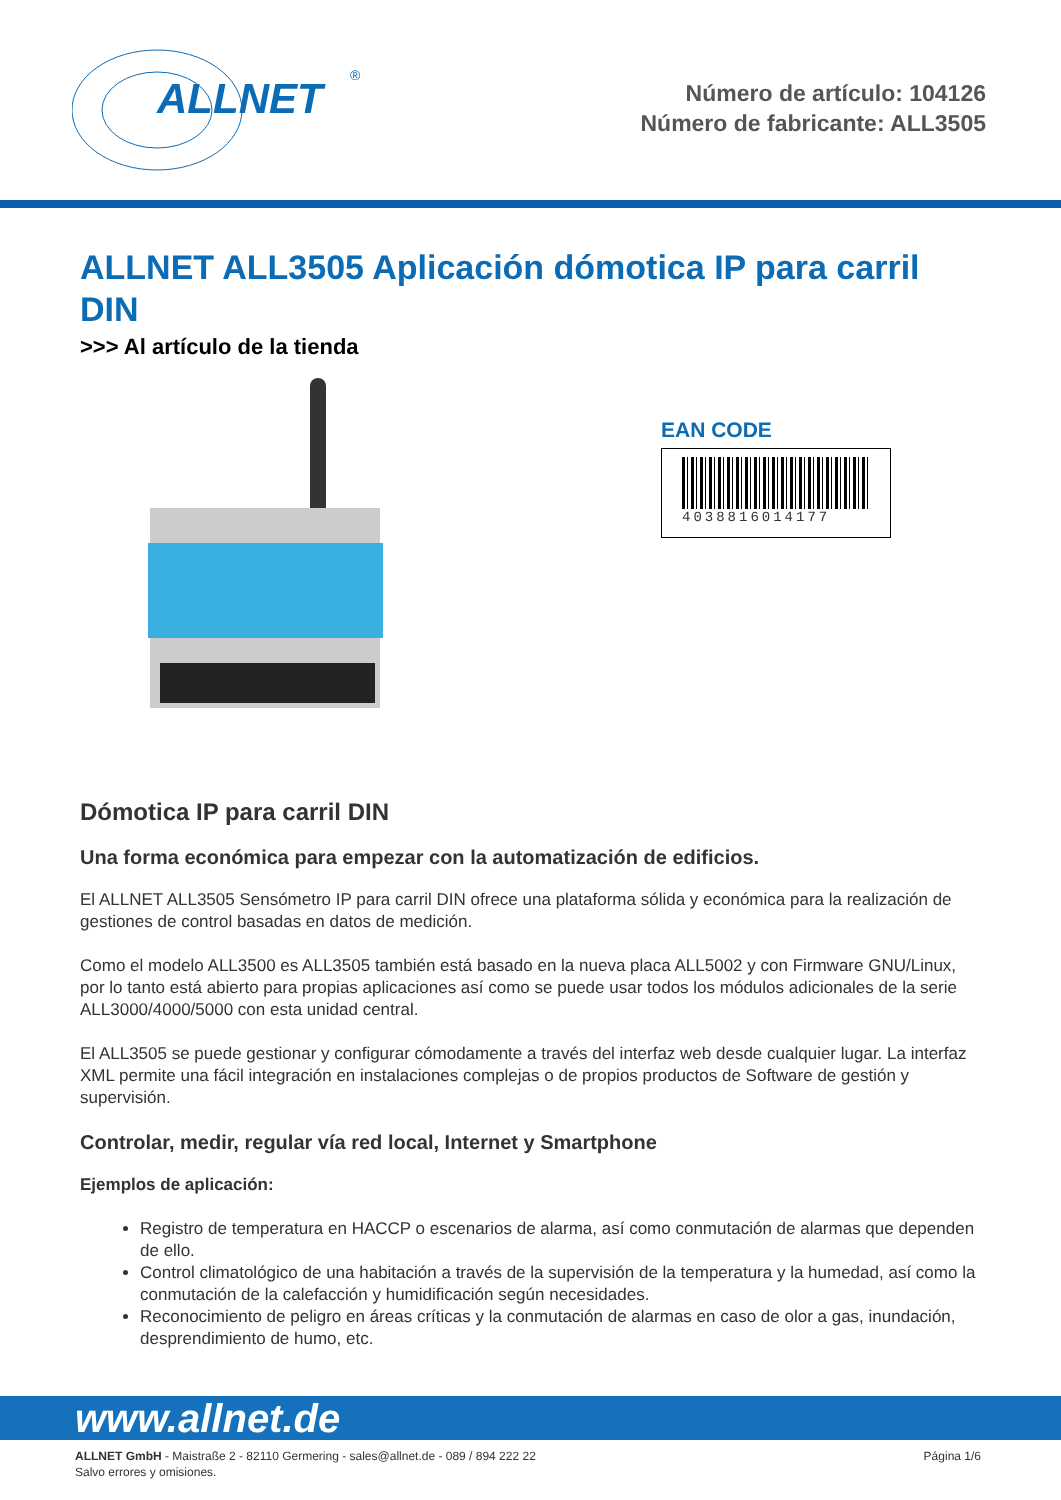ALLNET
®
Número de artículo: 104126
Número de fabricante: ALL3505
ALLNET ALL3505 Aplicación dómotica IP para carril DIN
>>> Al artículo de la tienda
EAN CODE
4038816014177
Dómotica IP para carril DIN
Una forma económica para empezar con la automatización de edificios.
El ALLNET ALL3505 Sensómetro IP para carril DIN ofrece una plataforma sólida y económica para la realización de gestiones de control basadas en datos de medición.
Como el modelo ALL3500 es ALL3505 también está basado en la nueva placa ALL5002 y con Firmware GNU/Linux, por lo tanto está abierto para propias aplicaciones así como se puede usar todos los módulos adicionales de la serie ALL3000/4000/5000 con esta unidad central.
El ALL3505 se puede gestionar y configurar cómodamente a través del interfaz web desde cualquier lugar. La interfaz XML permite una fácil integración en instalaciones complejas o de propios productos de Software de gestión y supervisión.
Controlar, medir, regular vía red local, Internet y Smartphone
Ejemplos de aplicación:
Registro de temperatura en HACCP o escenarios de alarma, así como conmutación de alarmas que dependen de ello.
Control climatológico de una habitación a través de la supervisión de la temperatura y la humedad, así como la conmutación de la calefacción y humidificación según necesidades.
Reconocimiento de peligro en áreas críticas y la conmutación de alarmas en caso de olor a gas, inundación, desprendimiento de humo, etc.
www.allnet.de
ALLNET GmbH - Maistraße 2 - 82110 Germering - sales@allnet.de - 089 / 894 222 22
Salvo errores y omisiones.
Página 1/6